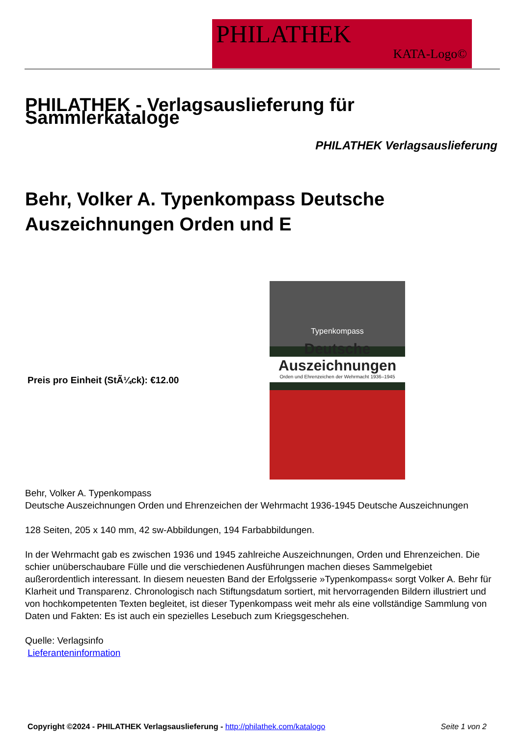PHILATHEK
KATA-Logo©
PHILATHEK - Verlagsauslieferung für Sammlerkataloge
PHILATHEK Verlagsauslieferung
Behr, Volker A. Typenkompass Deutsche Auszeichnungen Orden und E
Preis pro Einheit (StÃ¼ck): €12.00
Typenkompass
Deutsche
Auszeichnungen
Orden und Ehrenzeichen der Wehrmacht 1936–1945
Behr, Volker A. Typenkompass
Deutsche Auszeichnungen Orden und Ehrenzeichen der Wehrmacht 1936-1945 Deutsche Auszeichnungen
128 Seiten, 205 x 140 mm, 42 sw-Abbildungen, 194 Farbabbildungen.
In der Wehrmacht gab es zwischen 1936 und 1945 zahlreiche Auszeichnungen, Orden und Ehrenzeichen. Die schier unüberschaubare Fülle und die verschiedenen Ausführungen machen dieses Sammelgebiet außerordentlich interessant. In diesem neuesten Band der Erfolgsserie »Typenkompass« sorgt Volker A. Behr für Klarheit und Transparenz. Chronologisch nach Stiftungsdatum sortiert, mit hervorragenden Bildern illustriert und von hochkompetenten Texten begleitet, ist dieser Typenkompass weit mehr als eine vollständige Sammlung von Daten und Fakten: Es ist auch ein spezielles Lesebuch zum Kriegsgeschehen.
Quelle: Verlagsinfo
Lieferanteninformation
Copyright ©2024 - PHILATHEK Verlagsauslieferung - http://philathek.com/katalogo Seite 1 von 2